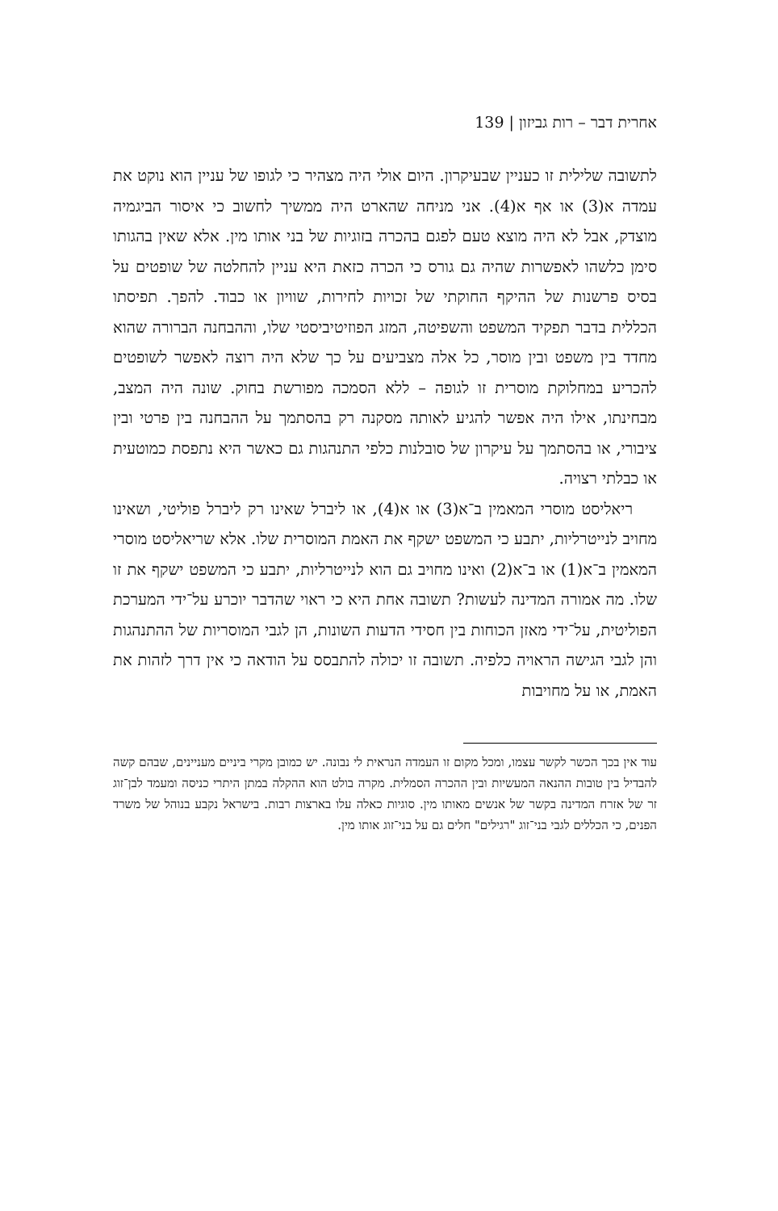אחרית דבר – רות גביזון | 139
לתשובה שלילית זו כעניין שבעיקרון. היום אולי היה מצהיר כי לגופו של עניין הוא נוקט את עמדה א(3) או אף א(4). אני מניחה שהארט היה ממשיך לחשוב כי איסור הביגמיה מוצדק, אבל לא היה מוצא טעם לפגם בהכרה בזוגיות של בני אותו מין. אלא שאין בהגותו סימן כלשהו לאפשרות שהיה גם גורס כי הכרה כזאת היא עניין להחלטה של שופטים על בסיס פרשנות של ההיקף החוקתי של זכויות לחירות, שוויון או כבוד. להפך. תפיסתו הכללית בדבר תפקיד המשפט והשפיטה, המזג הפוזיטיביסטי שלו, וההבחנה הברורה שהוא מחדד בין משפט ובין מוסר, כל אלה מצביעים על כך שלא היה רוצה לאפשר לשופטים להכריע במחלוקת מוסרית זו לגופה – ללא הסמכה מפורשת בחוק. שונה היה המצב, מבחינתו, אילו היה אפשר להגיע לאותה מסקנה רק בהסתמך על ההבחנה בין פרטי ובין ציבורי, או בהסתמך על עיקרון של סובלנות כלפי התנהגות גם כאשר היא נתפסת כמוטעית או כבלתי רצויה.
ריאליסט מוסרי המאמין ב־א(3) או א(4), או ליברל שאינו רק ליברל פוליטי, ושאינו מחויב לנייטרליות, יתבע כי המשפט ישקף את האמת המוסרית שלו. אלא שריאליסט מוסרי המאמין ב־א(1) או ב־א(2) ואינו מחויב גם הוא לנייטרליות, יתבע כי המשפט ישקף את זו שלו. מה אמורה המדינה לעשות? תשובה אחת היא כי ראוי שהדבר יוכרע על־ידי המערכת הפוליטית, על־ידי מאזן הכוחות בין חסידי הדעות השונות, הן לגבי המוסריות של ההתנהגות והן לגבי הגישה הראויה כלפיה. תשובה זו יכולה להתבסס על הודאה כי אין דרך לזהות את האמת, או על מחויבות
עוד אין בכך הכשר לקשר עצמו, ומכל מקום זו העמדה הנראית לי נבונה. יש כמובן מקרי ביניים מעניינים, שבהם קשה להבדיל בין טובות ההנאה המעשיות ובין ההכרה הסמלית. מקרה בולט הוא ההקלה במתן היתרי כניסה ומעמד לבן־זוג זר של אזרח המדינה בקשר של אנשים מאותו מין. סוגיות כאלה עלו בארצות רבות. בישראל נקבע בנוהל של משרד הפנים, כי הכללים לגבי בני־זוג "רגילים" חלים גם על בני־זוג אותו מין.